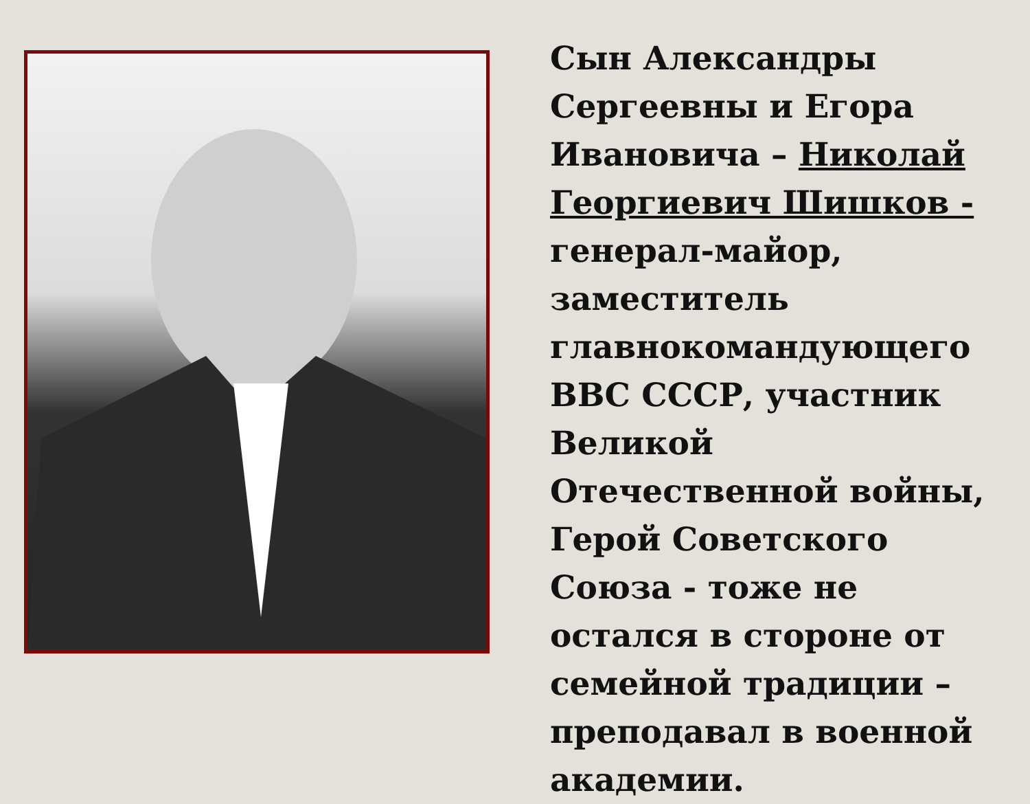Сын Александры Сергеевны и Егора Ивановича – Николай Георгиевич Шишков - генерал-майор, заместитель главнокомандующего ВВС СССР, участник Великой Отечественной войны, Герой Советского Союза - тоже не остался в стороне от семейной традиции – преподавал в военной академии.